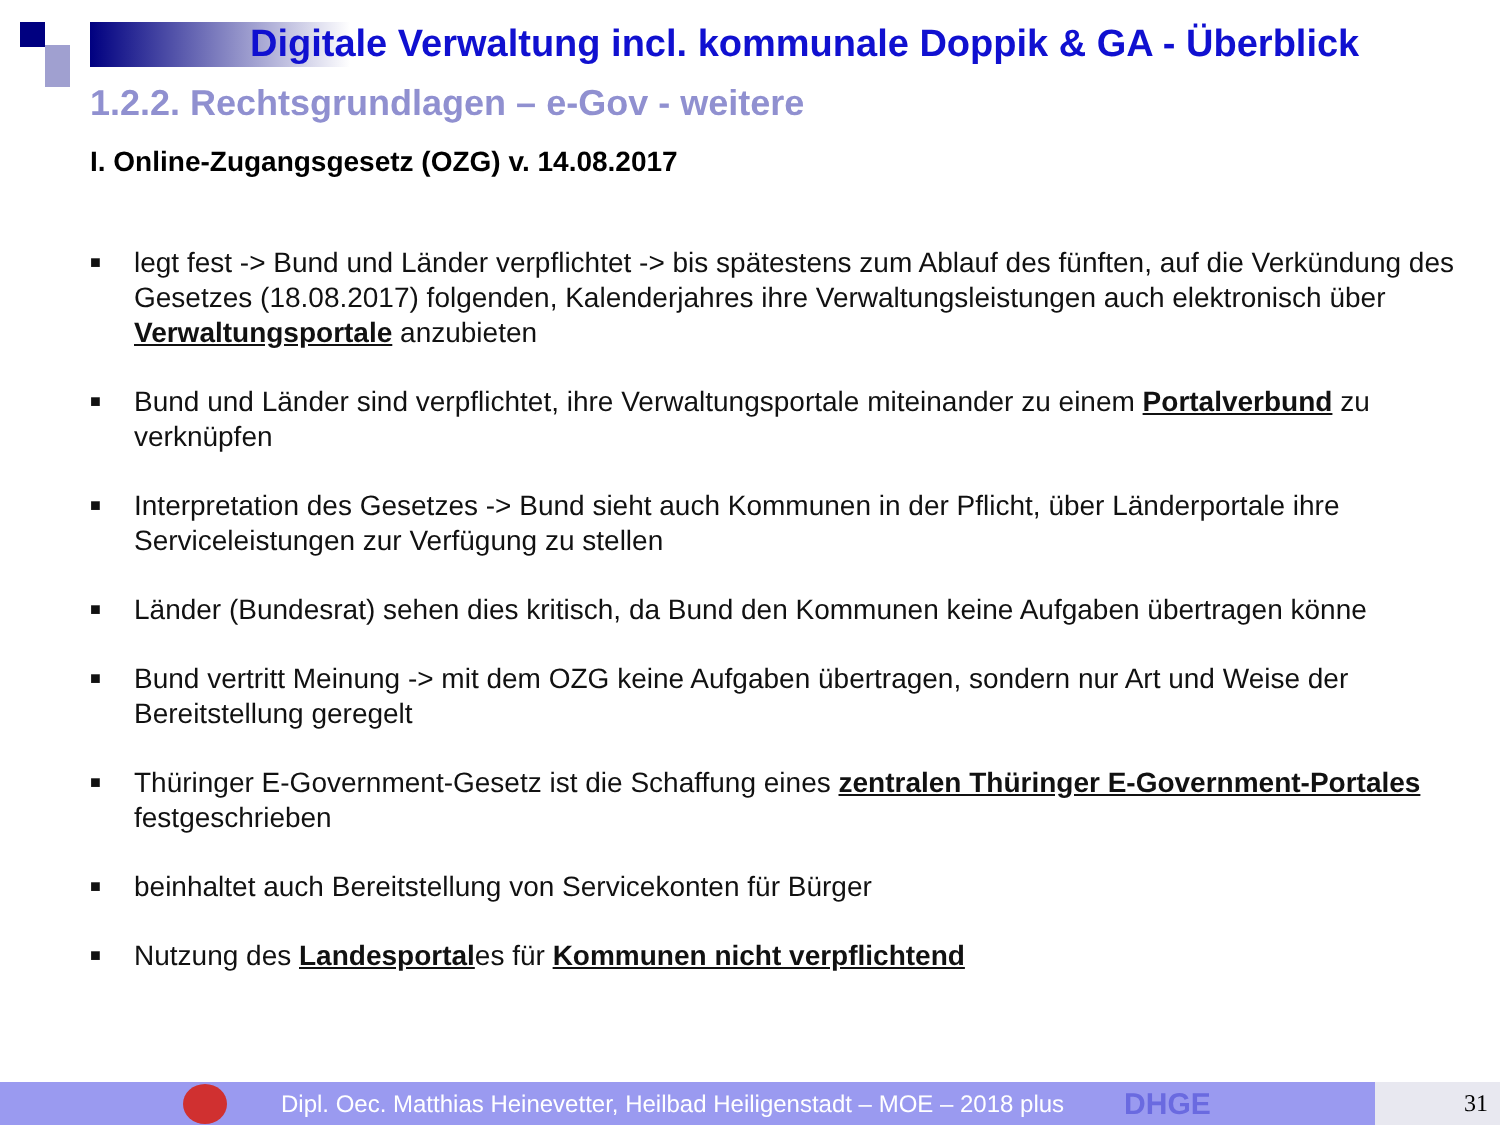Digitale Verwaltung incl. kommunale Doppik & GA - Überblick
1.2.2. Rechtsgrundlagen – e-Gov - weitere
I. Online-Zugangsgesetz (OZG) v. 14.08.2017
■ legt fest -> Bund und Länder verpflichtet -> bis spätestens zum Ablauf des fünften, auf die Verkündung des Gesetzes (18.08.2017) folgenden, Kalenderjahres ihre Verwaltungsleistungen auch elektronisch über Verwaltungsportale anzubieten
■ Bund und Länder sind verpflichtet, ihre Verwaltungsportale miteinander zu einem Portalverbund zu verknüpfen
■ Interpretation des Gesetzes -> Bund sieht auch Kommunen in der Pflicht, über Länderportale ihre Serviceleistungen zur Verfügung zu stellen
■ Länder (Bundesrat) sehen dies kritisch, da Bund den Kommunen keine Aufgaben übertragen könne
■ Bund vertritt Meinung -> mit dem OZG keine Aufgaben übertragen, sondern nur Art und Weise der Bereitstellung geregelt
■ Thüringer E-Government-Gesetz ist die Schaffung eines zentralen Thüringer E-Government-Portales festgeschrieben
■ beinhaltet auch Bereitstellung von Servicekonten für Bürger
■ Nutzung des Landesportales für Kommunen nicht verpflichtend
Dipl. Oec. Matthias Heinevetter, Heilbad Heiligenstadt – MOE – 2018 plus DHGE 31